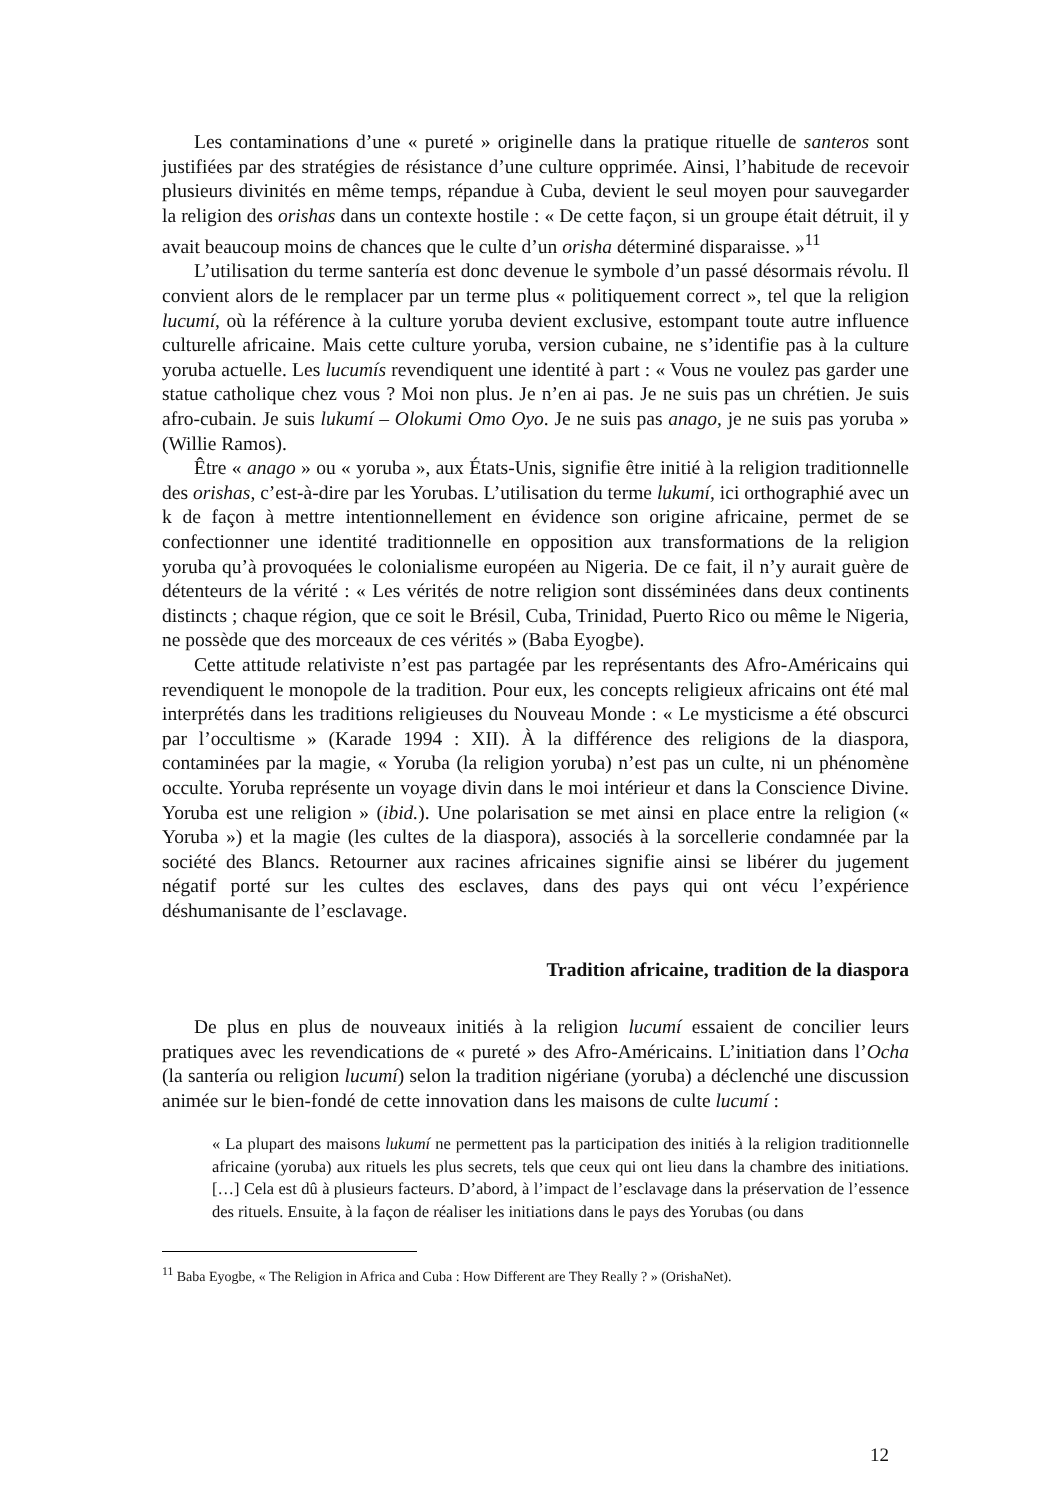Les contaminations d’une « pureté » originelle dans la pratique rituelle de santeros sont justifiées par des stratégies de résistance d’une culture opprimée. Ainsi, l’habitude de recevoir plusieurs divinités en même temps, répandue à Cuba, devient le seul moyen pour sauvegarder la religion des orishas dans un contexte hostile : « De cette façon, si un groupe était détruit, il y avait beaucoup moins de chances que le culte d’un orisha déterminé disparaisse. »<sup>11</sup>
L’utilisation du terme santería est donc devenue le symbole d’un passé désormais révolu. Il convient alors de le remplacer par un terme plus « politiquement correct », tel que la religion lucumí, où la référence à la culture yoruba devient exclusive, estompant toute autre influence culturelle africaine. Mais cette culture yoruba, version cubaine, ne s’identifie pas à la culture yoruba actuelle. Les lucumís revendiquent une identité à part : « Vous ne voulez pas garder une statue catholique chez vous ? Moi non plus. Je n’en ai pas. Je ne suis pas un chrétien. Je suis afro-cubain. Je suis lukumí – Olokumi Omo Oyo. Je ne suis pas anago, je ne suis pas yoruba » (Willie Ramos).
Être « anago » ou « yoruba », aux États-Unis, signifie être initié à la religion traditionnelle des orishas, c’est-à-dire par les Yorubas. L’utilisation du terme lukumí, ici orthographié avec un k de façon à mettre intentionnellement en évidence son origine africaine, permet de se confectionner une identité traditionnelle en opposition aux transformations de la religion yoruba qu’à provoquées le colonialisme européen au Nigeria. De ce fait, il n’y aurait guère de détenteurs de la vérité : « Les vérités de notre religion sont disséminées dans deux continents distincts ; chaque région, que ce soit le Brésil, Cuba, Trinidad, Puerto Rico ou même le Nigeria, ne possède que des morceaux de ces vérités » (Baba Eyogbe).
Cette attitude relativiste n’est pas partagée par les représentants des Afro-Américains qui revendiquent le monopole de la tradition. Pour eux, les concepts religieux africains ont été mal interprétés dans les traditions religieuses du Nouveau Monde : « Le mysticisme a été obscurci par l’occultisme » (Karade 1994 : XII). À la différence des religions de la diaspora, contaminées par la magie, « Yoruba (la religion yoruba) n’est pas un culte, ni un phénomène occulte. Yoruba représente un voyage divin dans le moi intérieur et dans la Conscience Divine. Yoruba est une religion » (ibid.). Une polarisation se met ainsi en place entre la religion (« Yoruba ») et la magie (les cultes de la diaspora), associés à la sorcellerie condamnée par la société des Blancs. Retourner aux racines africaines signifie ainsi se libérer du jugement négatif porté sur les cultes des esclaves, dans des pays qui ont vécu l’expérience déshumanisante de l’esclavage.
Tradition africaine, tradition de la diaspora
De plus en plus de nouveaux initiés à la religion lucumí essaient de concilier leurs pratiques avec les revendications de « pureté » des Afro-Américains. L’initiation dans l’Ocha (la santería ou religion lucumí) selon la tradition nigériane (yoruba) a déclenché une discussion animée sur le bien-fondé de cette innovation dans les maisons de culte lucumí :
« La plupart des maisons lukumí ne permettent pas la participation des initiés à la religion traditionnelle africaine (yoruba) aux rituels les plus secrets, tels que ceux qui ont lieu dans la chambre des initiations. […] Cela est dû à plusieurs facteurs. D’abord, à l’impact de l’esclavage dans la préservation de l’essence des rituels. Ensuite, à la façon de réaliser les initiations dans le pays des Yorubas (ou dans
<sup>11</sup> Baba Eyogbe, « The Religion in Africa and Cuba : How Different are They Really ? » (OrishaNet).
12